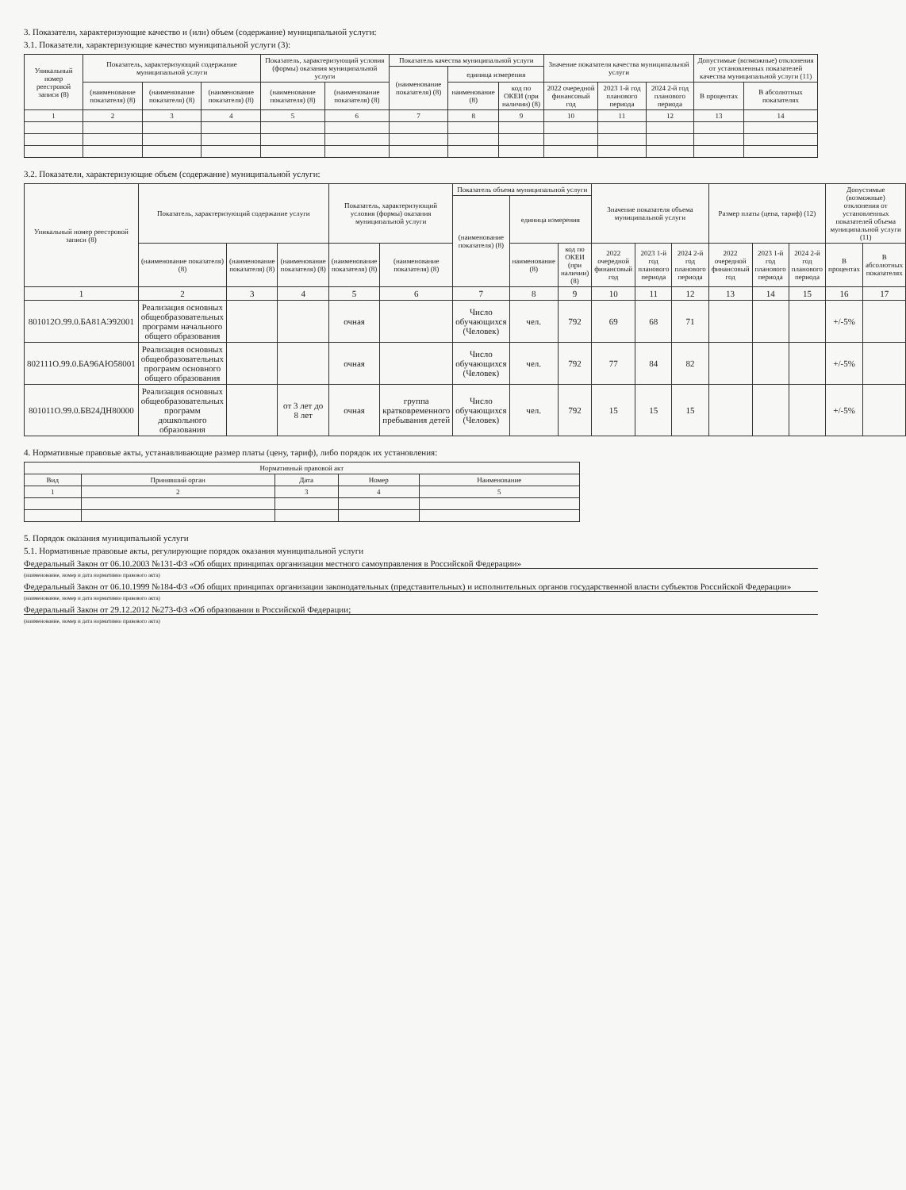3. Показатели, характеризующие качество и (или) объем (содержание) муниципальной услуги:
3.1. Показатели, характеризующие качество муниципальной услуги (3):
| Уникальный номер реестровой записи (8) | Показатель, характеризующий содержание муниципальной услуги | | | Показатель, характеризующий условия (формы) оказания муниципальной услуги | | Показатель качества муниципальной услуги | | | Значение показателя качества муниципальной услуги | | | Допустимые (возможные) отклонения от установленных показателей качества муниципальной услуги (11) | |
| --- | --- | --- | --- | --- | --- | --- | --- | --- | --- | --- | --- | --- | --- |
| | | | | | | (наименование показателя) (8) | единица измерения | | | | | | |
| | (наименование показателя) (8) | (наименование показателя) (8) | (наименование показателя) (8) | (наименование показателя) (8) | (наименование показателя) (8) | | наименование (8) | код по ОКЕИ (при наличии) (8) | 2022 очередной финансовый год | 2023 1-й год планового периода | 2024 2-й год планового периода | В процентах | В абсолютных показателях |
| 1 | 2 | 3 | 4 | 5 | 6 | 7 | 8 | 9 | 10 | 11 | 12 | 13 | 14 |
3.2. Показатели, характеризующие объем (содержание) муниципальной услуги:
| Уникальный номер реестровой записи (8) | Показатель, характеризующий содержание услуги | | | Показатель, характеризующий условия (формы) оказания муниципальной услуги | | Показатель объема муниципальной услуги | | | Значение показателя объема муниципальной услуги | | | Размер платы (цена, тариф) (12) | | | Допустимые (возможные) отклонения от установленных показателей объема муниципальной услуги (11) | |
| --- | --- | --- | --- | --- | --- | --- | --- | --- | --- | --- | --- | --- | --- | --- | --- | --- |
| | | | | | | (наименование показателя) (8) | единица измерения | | | | | | | | | |
| | (наименование показателя) (8) | (наименование показателя) (8) | (наименование показателя) (8) | (наименование показателя) (8) | (наименование показателя) (8) | | наименование (8) | код по ОКЕИ (при наличии) (8) | 2022 очередной финансовый год | 2023 1-й год планового периода | 2024 2-й год планового периода | 2022 очередной финансовый год | 2023 1-й год планового периода | 2024 2-й год планового периода | В процентах | В абсолютных показателях |
| 1 | 2 | 3 | 4 | 5 | 6 | 7 | 8 | 9 | 10 | 11 | 12 | 13 | 14 | 15 | 16 | 17 |
| 801012О.99.0.БА81АЭ92001 | Реализация основных общеобразовательных программ начального общего образования | | | очная | | Число обучающихся (Человек) | чел. | 792 | 69 | 68 | 71 | | | | +/-5% | |
| 802111О.99.0.БА96АЮ58001 | Реализация основных общеобразовательных программ основного общего образования | | | очная | | Число обучающихся (Человек) | чел. | 792 | 77 | 84 | 82 | | | | +/-5% | |
| 801011О.99.0.БВ24ДН80000 | Реализация основных общеобразовательных программ дошкольного образования | | от 3 лет до 8 лет | очная | группа кратковременного пребывания детей | Число обучающихся (Человек) | чел. | 792 | 15 | 15 | 15 | | | | +/-5% | |
4. Нормативные правовые акты, устанавливающие размер платы (цену, тариф), либо порядок их установления:
| Нормативный правовой акт | | | | |
| --- | --- | --- | --- | --- |
| Вид | Принявший орган | Дата | Номер | Наименование |
| 1 | 2 | 3 | 4 | 5 |
5. Порядок оказания муниципальной услуги
5.1. Нормативные правовые акты, регулирующие порядок оказания муниципальной услуги
Федеральный Закон от 06.10.2003 №131-ФЗ «Об общих принципах организации местного самоуправления в Российской Федерации»
(наименование, номер и дата нормативно правового акта)
Федеральный Закон от 06.10.1999 №184-ФЗ «Об общих принципах организации законодательных (представительных) и исполнительных органов государственной власти субъектов Российской Федерации»
(наименование, номер и дата нормативно правового акта)
Федеральный Закон от 29.12.2012 №273-ФЗ «Об образовании в Российской Федерации;
(наименование, номер и дата нормативно правового акта)